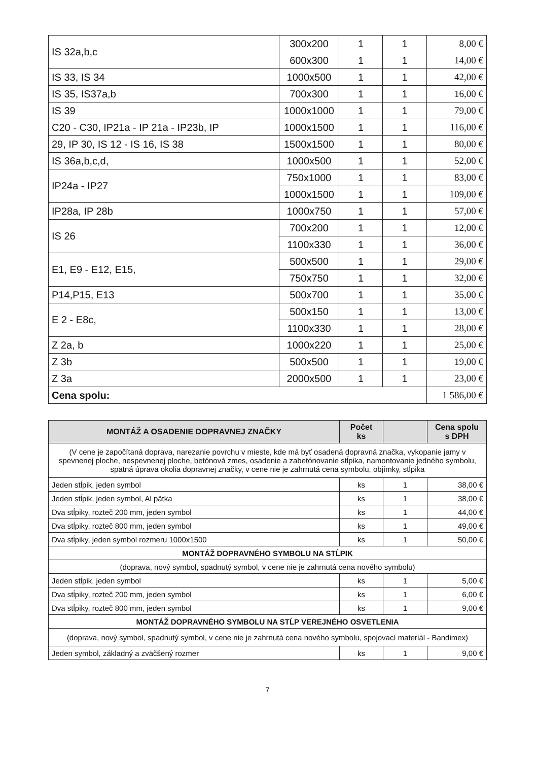| IS 32a,b,c | 300x200 | 1 | 1 | 8,00 € |
| | 600x300 | 1 | 1 | 14,00 € |
| IS 33, IS 34 | 1000x500 | 1 | 1 | 42,00 € |
| IS 35, IS37a,b | 700x300 | 1 | 1 | 16,00 € |
| IS 39 | 1000x1000 | 1 | 1 | 79,00 € |
| C20 - C30, IP21a - IP 21a - IP23b, IP | 1000x1500 | 1 | 1 | 116,00 € |
| 29, IP 30, IS 12 - IS 16, IS 38 | 1500x1500 | 1 | 1 | 80,00 € |
| IS 36a,b,c,d, | 1000x500 | 1 | 1 | 52,00 € |
| IP24a - IP27 | 750x1000 | 1 | 1 | 83,00 € |
| | 1000x1500 | 1 | 1 | 109,00 € |
| IP28a, IP 28b | 1000x750 | 1 | 1 | 57,00 € |
| IS 26 | 700x200 | 1 | 1 | 12,00 € |
| | 1100x330 | 1 | 1 | 36,00 € |
| E1, E9 - E12, E15, | 500x500 | 1 | 1 | 29,00 € |
| | 750x750 | 1 | 1 | 32,00 € |
| P14,P15, E13 | 500x700 | 1 | 1 | 35,00 € |
| E 2 - E8c, | 500x150 | 1 | 1 | 13,00 € |
| | 1100x330 | 1 | 1 | 28,00 € |
| Z 2a, b | 1000x220 | 1 | 1 | 25,00 € |
| Z 3b | 500x500 | 1 | 1 | 19,00 € |
| Z 3a | 2000x500 | 1 | 1 | 23,00 € |
| Cena spolu: | | | | 1 586,00 € |
| MONTÁŽ A OSADENIE DOPRAVNEJ ZNAČKY | Počet ks | | Cena spolu s DPH |
| --- | --- | --- | --- |
| (V cene je započítaná doprava, narezanie povrchu v mieste, kde má byť osadená dopravná značka, vykopanie jamy v spevnenej ploche, nespevnenej ploche, betónová zmes, osadenie a zabetónovanie stĺpika, namontovanie jedného symbolu, spätná úprava okolia dopravnej značky, v cene nie je zahrnutá cena symbolu, objímky, stĺpika | | | |
| Jeden stĺpik, jeden symbol | ks | 1 | 38,00 € |
| Jeden stĺpik, jeden symbol, Al pätka | ks | 1 | 38,00 € |
| Dva stĺpiky, rozteč 200 mm, jeden symbol | ks | 1 | 44,00 € |
| Dva stĺpiky, rozteč 800 mm, jeden symbol | ks | 1 | 49,00 € |
| Dva stĺpiky, jeden symbol rozmeru 1000x1500 | ks | 1 | 50,00 € |
| MONTÁŽ DOPRAVNÉHO SYMBOLU NA STĹPIK | | | |
| (doprava, nový symbol, spadnutý symbol, v cene nie je zahrnutá cena nového symbolu) | | | |
| Jeden stĺpik, jeden symbol | ks | 1 | 5,00 € |
| Dva stĺpiky, rozteč 200 mm, jeden symbol | ks | 1 | 6,00 € |
| Dva stĺpiky, rozteč 800 mm, jeden symbol | ks | 1 | 9,00 € |
| MONTÁŽ DOPRAVNÉHO SYMBOLU NA STĹP VEREJNÉHO OSVETLENIA | | | |
| (doprava, nový symbol, spadnutý symbol, v cene nie je zahrnutá cena nového symbolu, spojovací materiál - Bandimex) | | | |
| Jeden symbol, základný a zväčšený rozmer | ks | 1 | 9,00 € |
7